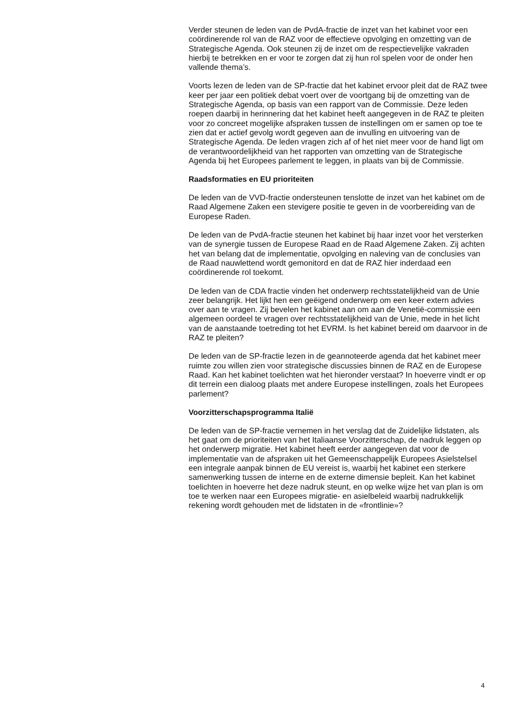Verder steunen de leden van de PvdA-fractie de inzet van het kabinet voor een coördinerende rol van de RAZ voor de effectieve opvolging en omzetting van de Strategische Agenda. Ook steunen zij de inzet om de respectievelijke vakraden hierbij te betrekken en er voor te zorgen dat zij hun rol spelen voor de onder hen vallende thema’s.
Voorts lezen de leden van de SP-fractie dat het kabinet ervoor pleit dat de RAZ twee keer per jaar een politiek debat voert over de voortgang bij de omzetting van de Strategische Agenda, op basis van een rapport van de Commissie. Deze leden roepen daarbij in herinnering dat het kabinet heeft aangegeven in de RAZ te pleiten voor zo concreet mogelijke afspraken tussen de instellingen om er samen op toe te zien dat er actief gevolg wordt gegeven aan de invulling en uitvoering van de Strategische Agenda. De leden vragen zich af of het niet meer voor de hand ligt om de verantwoordelijkheid van het rapporten van omzetting van de Strategische Agenda bij het Europees parlement te leggen, in plaats van bij de Commissie.
Raadsformaties en EU prioriteiten
De leden van de VVD-fractie ondersteunen tenslotte de inzet van het kabinet om de Raad Algemene Zaken een stevigere positie te geven in de voorbereiding van de Europese Raden.
De leden van de PvdA-fractie steunen het kabinet bij haar inzet voor het versterken van de synergie tussen de Europese Raad en de Raad Algemene Zaken. Zij achten het van belang dat de implementatie, opvolging en naleving van de conclusies van de Raad nauwlettend wordt gemonitord en dat de RAZ hier inderdaad een coördinerende rol toekomt.
De leden van de CDA fractie vinden het onderwerp rechtsstatelijkheid van de Unie zeer belangrijk. Het lijkt hen een geëigend onderwerp om een keer extern advies over aan te vragen. Zij bevelen het kabinet aan om aan de Venetië-commissie een algemeen oordeel te vragen over rechtsstatelijkheid van de Unie, mede in het licht van de aanstaande toetreding tot het EVRM. Is het kabinet bereid om daarvoor in de RAZ te pleiten?
De leden van de SP-fractie lezen in de geannoteerde agenda dat het kabinet meer ruimte zou willen zien voor strategische discussies binnen de RAZ en de Europese Raad. Kan het kabinet toelichten wat het hieronder verstaat? In hoeverre vindt er op dit terrein een dialoog plaats met andere Europese instellingen, zoals het Europees parlement?
Voorzitterschapsprogramma Italië
De leden van de SP-fractie vernemen in het verslag dat de Zuidelijke lidstaten, als het gaat om de prioriteiten van het Italiaanse Voorzitterschap, de nadruk leggen op het onderwerp migratie. Het kabinet heeft eerder aangegeven dat voor de implementatie van de afspraken uit het Gemeenschappelijk Europees Asielstelsel een integrale aanpak binnen de EU vereist is, waarbij het kabinet een sterkere samenwerking tussen de interne en de externe dimensie bepleit. Kan het kabinet toelichten in hoeverre het deze nadruk steunt, en op welke wijze het van plan is om toe te werken naar een Europees migratie- en asielbeleid waarbij nadrukkelijk rekening wordt gehouden met de lidstaten in de «frontlinie»?
4